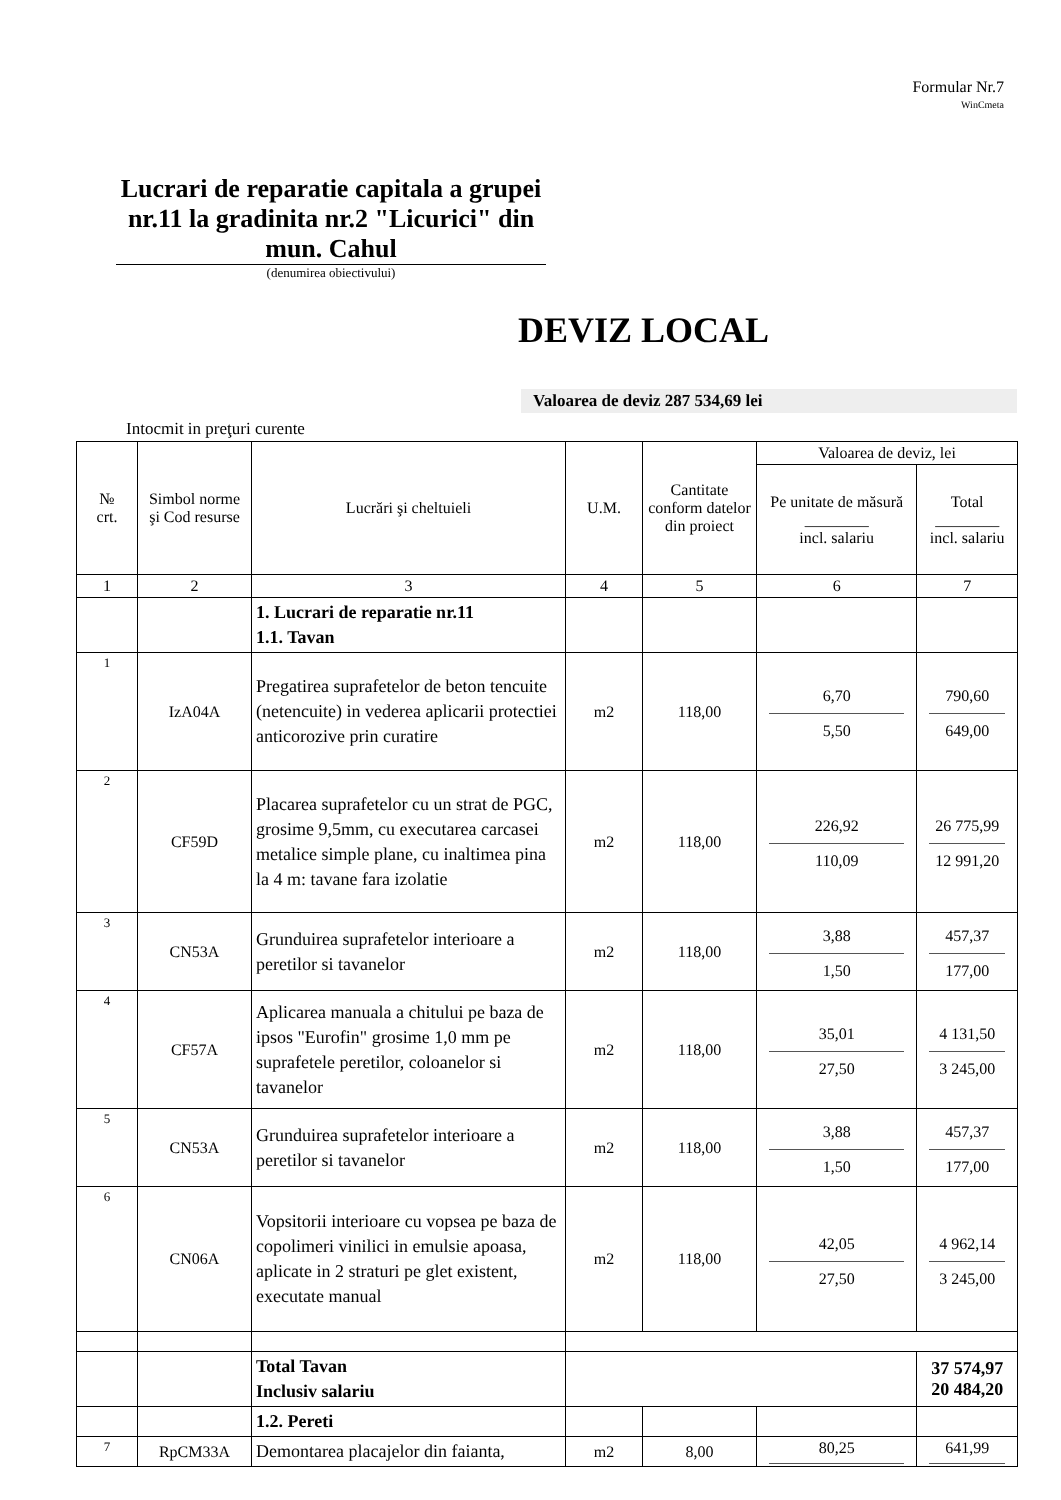Formular Nr.7
WinCmeta
Lucrari de reparatie capitala a grupei nr.11 la gradinita nr.2 "Licurici" din mun. Cahul
(denumirea obiectivului)
DEVIZ LOCAL
Valoarea de deviz 287 534,69 lei
Intocmit in preţuri curente
| № crt. | Simbol norme şi Cod resurse | Lucrări şi cheltuieli | U.M. | Cantitate conform datelor din proiect | Valoarea de deviz, lei | |
| --- | --- | --- | --- | --- | --- | --- |
| | | | | | Pe unitate de măsură ________ incl. salariu | Total ________ incl. salariu |
| 1 | 2 | 3 | 4 | 5 | 6 | 7 |
| | | 1. Lucrari de reparatie nr.11 1.1. Tavan | | | | |
| 1 | IzA04A | Pregatirea suprafetelor de beton tencuite (netencuite) in vederea aplicarii protectiei anticorozive prin curatire | m2 | 118,00 | 6,70 5,50 | 790,60 649,00 |
| 2 | CF59D | Placarea suprafetelor cu un strat de PGC, grosime 9,5mm, cu executarea carcasei metalice simple plane, cu inaltimea pina la 4 m: tavane fara izolatie | m2 | 118,00 | 226,92 110,09 | 26 775,99 12 991,20 |
| 3 | CN53A | Grunduirea suprafetelor interioare a peretilor si tavanelor | m2 | 118,00 | 3,88 1,50 | 457,37 177,00 |
| 4 | CF57A | Aplicarea manuala a chitului pe baza de ipsos "Eurofin" grosime 1,0 mm pe suprafetele peretilor, coloanelor si tavanelor | m2 | 118,00 | 35,01 27,50 | 4 131,50 3 245,00 |
| 5 | CN53A | Grunduirea suprafetelor interioare a peretilor si tavanelor | m2 | 118,00 | 3,88 1,50 | 457,37 177,00 |
| 6 | CN06A | Vopsitorii interioare cu vopsea pe baza de copolimeri vinilici in emulsie apoasa, aplicate in 2 straturi pe glet existent, executate manual | m2 | 118,00 | 42,05 27,50 | 4 962,14 3 245,00 |
| | | Total Tavan Inclusiv salariu | | | | 37 574,97 20 484,20 |
| | | 1.2. Pereti | | | | |
| 7 | RpCM33A | Demontarea placajelor din faianta, | m2 | 8,00 | 80,25 | 641,99 |